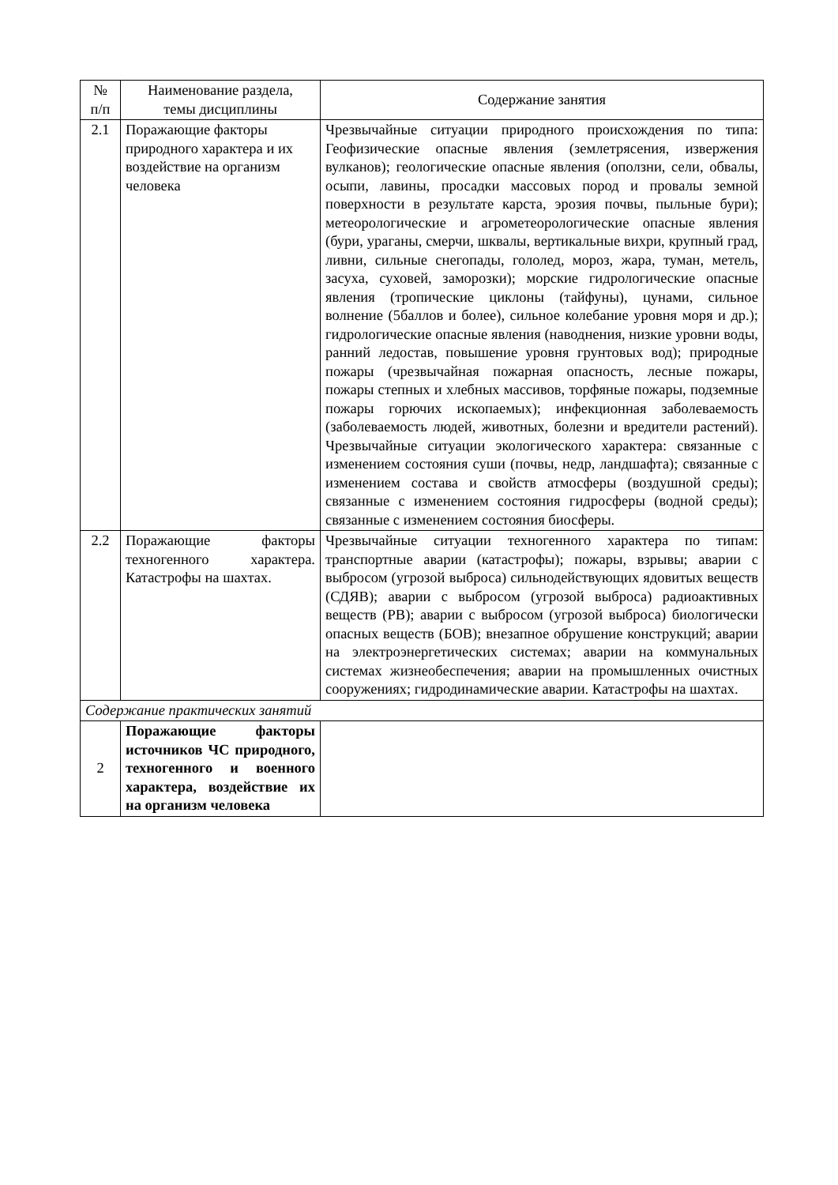| № п/п | Наименование раздела, темы дисциплины | Содержание занятия |
| --- | --- | --- |
| 2.1 | Поражающие факторы природного характера и их воздействие на организм человека | Чрезвычайные ситуации природного происхождения по типа: Геофизические опасные явления (землетрясения, извержения вулканов); геологические опасные явления (оползни, сели, обвалы, осыпи, лавины, просадки массовых пород и провалы земной поверхности в результате карста, эрозия почвы, пыльные бури); метеорологические и агрометеорологические опасные явления (бури, ураганы, смерчи, шквалы, вертикальные вихри, крупный град, ливни, сильные снегопады, гололед, мороз, жара, туман, метель, засуха, суховей, заморозки); морские гидрологические опасные явления (тропические циклоны (тайфуны), цунами, сильное волнение (5баллов и более), сильное колебание уровня моря и др.); гидрологические опасные явления (наводнения, низкие уровни воды, ранний ледостав, повышение уровня грунтовых вод); природные пожары (чрезвычайная пожарная опасность, лесные пожары, пожары степных и хлебных массивов, торфяные пожары, подземные пожары горючих ископаемых); инфекционная заболеваемость (заболеваемость людей, животных, болезни и вредители растений). Чрезвычайные ситуации экологического характера: связанные с изменением состояния суши (почвы, недр, ландшафта); связанные с изменением состава и свойств атмосферы (воздушной среды); связанные с изменением состояния гидросферы (водной среды); связанные с изменением состояния биосферы. |
| 2.2 | Поражающие факторы техногенного характера. Катастрофы на шахтах. | Чрезвычайные ситуации техногенного характера по типам: транспортные аварии (катастрофы); пожары, взрывы; аварии с выбросом (угрозой выброса) сильнодействующих ядовитых веществ (СДЯВ); аварии с выбросом (угрозой выброса) радиоактивных веществ (РВ); аварии с выбросом (угрозой выброса) биологически опасных веществ (БОВ); внезапное обрушение конструкций; аварии на электроэнергетических системах; аварии на коммунальных системах жизнеобеспечения; аварии на промышленных очистных сооружениях; гидродинамические аварии. Катастрофы на шахтах. |
| Содержание практических занятий | | |
| 2 | Поражающие факторы источников ЧС природного, техногенного и военного характера, воздействие их на организм человека | |